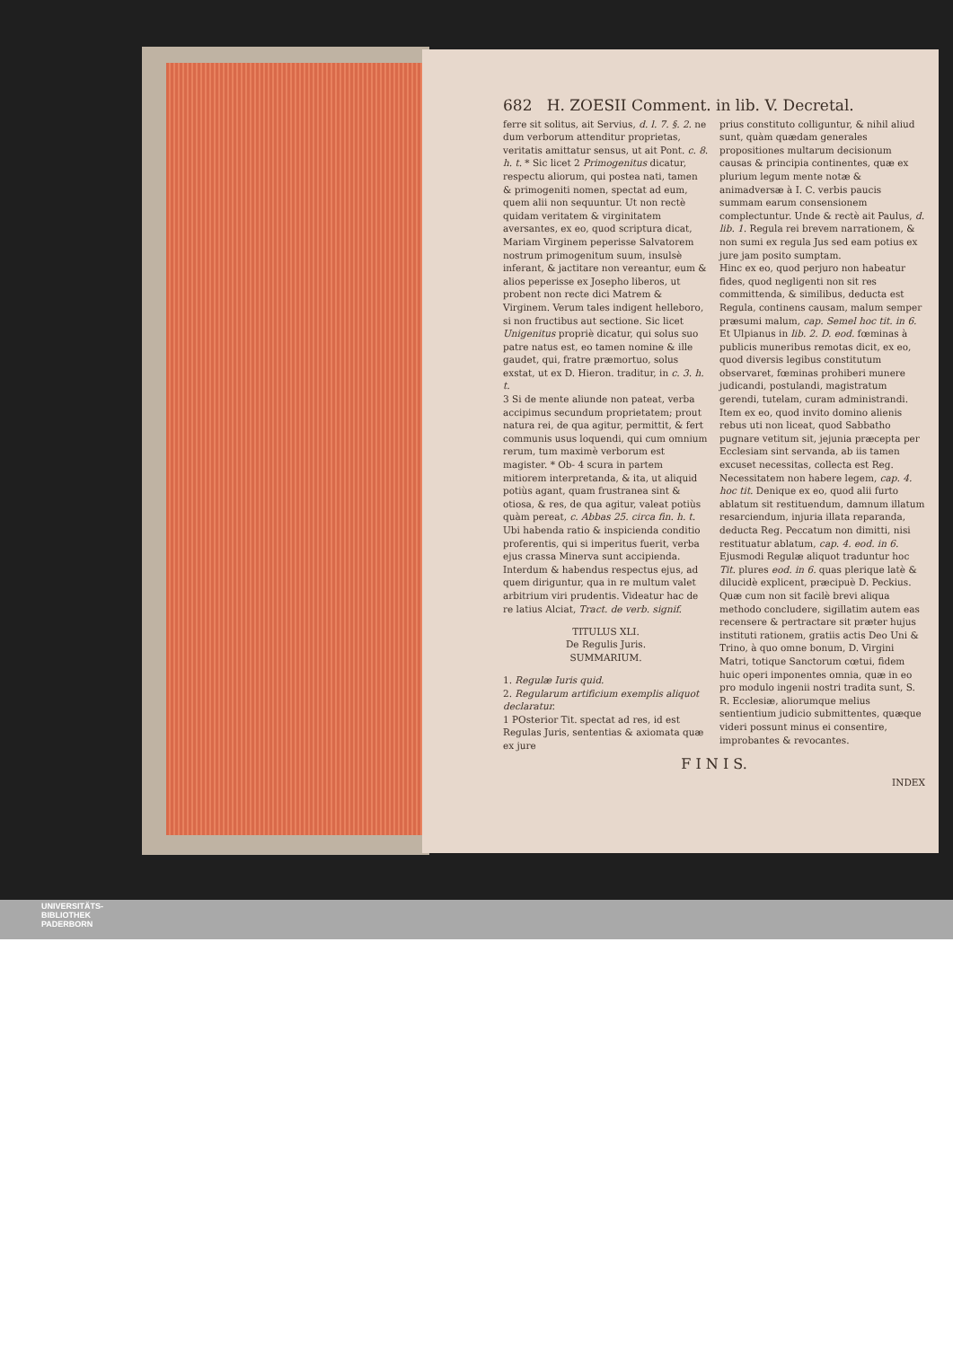682 H. ZOESII Comment. in lib. V. Decretal.
ferre sit solitus, ait Servius, d. l. 7. §. 2. ne dum verborum attenditur proprietas, veritatis amittatur sensus, ut ait Pont. c. 8. h. t. * Sic licet 2 Primogenitus dicatur, respectu aliorum, qui postea nati, tamen & primogeniti nomen, spectat ad eum, quem alii non sequuntur. Ut non rectè quidam veritatem & virginitatem aversantes, ex eo, quod scriptura dicat, Mariam Virginem peperisse Salvatorem nostrum primogenitum suum, insulsè inferant, & jactitare non vereantur, eum & alios peperisse ex Josepho liberos, ut probent non recte dici Matrem & Virginem. Verum tales indigent helleboro, si non fructibus aut sectione. Sic licet Unigenitus propriè dicatur, qui solus suo patre natus est, eo tamen nomine & ille gaudet, qui, fratre præmortuo, solus exstat, ut ex D. Hieron. traditur, in c. 3. h. t.
3 Si de mente aliunde non pateat, verba accipimus secundum proprietatem; prout natura rei, de qua agitur, permittit, & fert communis usus loquendi, qui cum omnium rerum, tum maximè verborum est magister. * Ob- 4 scura in partem mitiorem interpretanda, & ita, ut aliquid potiùs agant, quam frustranea sint & otiosa, & res, de qua agitur, valeat potiùs quàm pereat, c. Abbas 25. circa fin. h. t. Ubi habenda ratio & inspicienda conditio proferentis, qui si imperitus fuerit, verba ejus crassa Minerva sunt accipienda. Interdum & habendus respectus ejus, ad quem diriguntur, qua in re multum valet arbitrium viri prudentis. Videatur hac de re latius Alciat, Tract. de verb. signif.
TITULUS XLI.
De Regulis Juris.
SUMMARIUM.
1. Regulæ Iuris quid.
2. Regularum artificium exemplis aliquot declaratur.
1 POsterior Tit. spectat ad res, id est Regulas Juris, sententias & axiomata quæ ex jure
prius constituto colliguntur, & nihil aliud sunt, quàm quædam generales propositiones multarum decisionum causas & principia continentes, quæ ex plurium legum mente notæ & animadversæ à I. C. verbis paucis summam earum consensionem complectuntur. Unde & rectè ait Paulus, d. lib. 1. Regula rei brevem narrationem, & non sumi ex regula Jus sed eam potius ex jure jam posito sumptam.
Hinc ex eo, quod perjuro non habeatur fides, quod negligenti non sit res committenda, & similibus, deducta est Regula, continens causam, malum semper præsumi malum, cap. Semel hoc tit. in 6. Et Ulpianus in lib. 2. D. eod. fœminas à publicis muneribus remotas dicit, ex eo, quod diversis legibus constitutum observaret, fœminas prohiberi munere judicandi, postulandi, magistratum gerendi, tutelam, curam administrandi. Item ex eo, quod invito domino alienis rebus uti non liceat, quod Sabbatho pugnare vetitum sit, jejunia præcepta per Ecclesiam sint servanda, ab iis tamen excuset necessitas, collecta est Reg. Necessitatem non habere legem, cap. 4. hoc tit. Denique ex eo, quod alii furto ablatum sit restituendum, damnum illatum resarciendum, injuria illata reparanda, deducta Reg. Peccatum non dimitti, nisi restituatur ablatum, cap. 4. eod. in 6.
Ejusmodi Regulæ aliquot traduntur hoc Tit. plures eod. in 6. quas plerique latè & dilucidè explicent, præcipuè D. Peckius. Quæ cum non sit facilè brevi aliqua methodo concludere, sigillatim autem eas recensere & pertractare sit præter hujus instituti rationem, gratiis actis Deo Uni & Trino, à quo omne bonum, D. Virgini Matri, totique Sanctorum cœtui, fidem huic operi imponentes omnia, quæ in eo pro modulo ingenii nostri tradita sunt, S. R. Ecclesiæ, aliorumque melius sentientium judicio submittentes, quæque videri possunt minus ei consentire, improbantes & revocantes.
F I N I S.
INDEX
UNIVERSITÄTS-
BIBLIOTHEK
PADERBORN